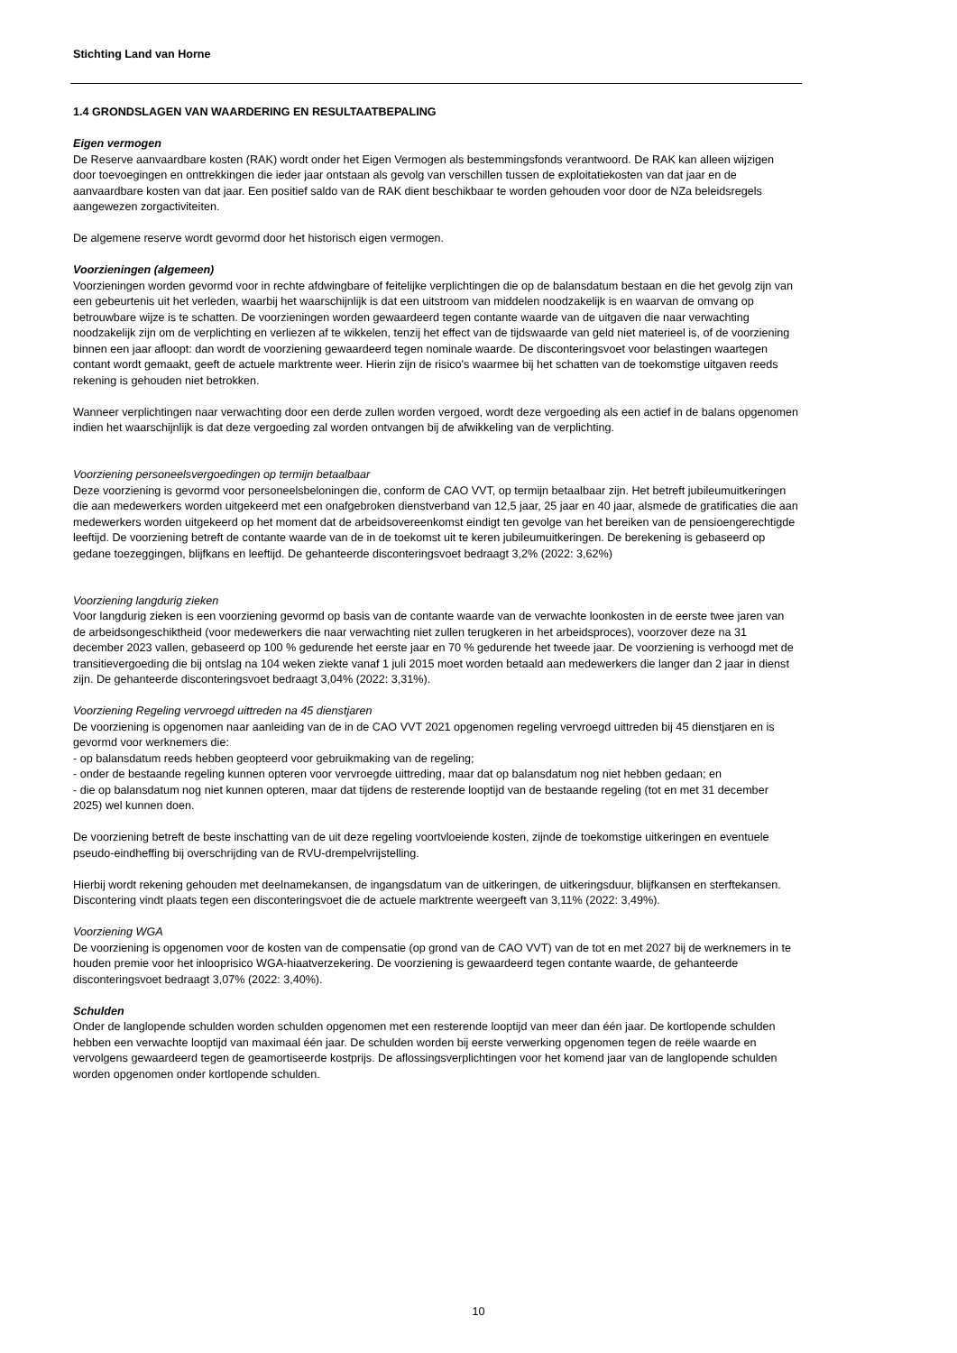Stichting Land van Horne
1.4 GRONDSLAGEN VAN WAARDERING EN RESULTAATBEPALING
Eigen vermogen
De Reserve aanvaardbare kosten (RAK) wordt onder het Eigen Vermogen als bestemmingsfonds verantwoord. De RAK kan alleen wijzigen door toevoegingen en onttrekkingen die ieder jaar ontstaan als gevolg van verschillen tussen de exploitatiekosten van dat jaar en de aanvaardbare kosten van dat jaar. Een positief saldo van de RAK dient beschikbaar te worden gehouden voor door de NZa beleidsregels aangewezen zorgactiviteiten.
De algemene reserve wordt gevormd door het historisch eigen vermogen.
Voorzieningen (algemeen)
Voorzieningen worden gevormd voor in rechte afdwingbare of feitelijke verplichtingen die op de balansdatum bestaan en die het gevolg zijn van een gebeurtenis uit het verleden, waarbij het waarschijnlijk is dat een uitstroom van middelen noodzakelijk is en waarvan de omvang op betrouwbare wijze is te schatten. De voorzieningen worden gewaardeerd tegen contante waarde van de uitgaven die naar verwachting noodzakelijk zijn om de verplichting en verliezen af te wikkelen, tenzij het effect van de tijdswaarde van geld niet materieel is, of de voorziening binnen een jaar afloopt: dan wordt de voorziening gewaardeerd tegen nominale waarde. De disconteringsvoet voor belastingen waartegen contant wordt gemaakt, geeft de actuele marktrente weer. Hierin zijn de risico's waarmee bij het schatten van de toekomstige uitgaven reeds rekening is gehouden niet betrokken.
Wanneer verplichtingen naar verwachting door een derde zullen worden vergoed, wordt deze vergoeding als een actief in de balans opgenomen indien het waarschijnlijk is dat deze vergoeding zal worden ontvangen bij de afwikkeling van de verplichting.
Voorziening personeelsvergoedingen op termijn betaalbaar
Deze voorziening is gevormd voor personeelsbeloningen die, conform de CAO VVT, op termijn betaalbaar zijn. Het betreft jubileumuitkeringen die aan medewerkers worden uitgekeerd met een onafgebroken dienstverband van 12,5 jaar, 25 jaar en 40 jaar, alsmede de gratificaties die aan medewerkers worden uitgekeerd op het moment dat de arbeidsovereenkomst eindigt ten gevolge van het bereiken van de pensioengerechtigde leeftijd. De voorziening betreft de contante waarde van de in de toekomst uit te keren jubileumuitkeringen. De berekening is gebaseerd op gedane toezeggingen, blijfkans en leeftijd. De gehanteerde disconteringsvoet bedraagt 3,2% (2022: 3,62%)
Voorziening langdurig zieken
Voor langdurig zieken is een voorziening gevormd op basis van de contante waarde van de verwachte loonkosten in de eerste twee jaren van de arbeidsongeschiktheid (voor medewerkers die naar verwachting niet zullen terugkeren in het arbeidsproces), voorzover deze na 31 december 2023 vallen, gebaseerd op 100 % gedurende het eerste jaar en 70 % gedurende het tweede jaar. De voorziening is verhoogd met de transitievergoeding die bij ontslag na 104 weken ziekte vanaf 1 juli 2015 moet worden betaald aan medewerkers die langer dan 2 jaar in dienst zijn. De gehanteerde disconteringsvoet bedraagt 3,04% (2022: 3,31%).
Voorziening Regeling vervroegd uittreden na 45 dienstjaren
De voorziening is opgenomen naar aanleiding van de in de CAO VVT 2021 opgenomen regeling vervroegd uittreden bij 45 dienstjaren en is gevormd voor werknemers die:
- op balansdatum reeds hebben geopteerd voor gebruikmaking van de regeling;
- onder de bestaande regeling kunnen opteren voor vervroegde uittreding, maar dat op balansdatum nog niet hebben gedaan; en
- die op balansdatum nog niet kunnen opteren, maar dat tijdens de resterende looptijd van de bestaande regeling (tot en met 31 december 2025) wel kunnen doen.
De voorziening betreft de beste inschatting van de uit deze regeling voortvloeiende kosten, zijnde de toekomstige uitkeringen en eventuele pseudo-eindheffing bij overschrijding van de RVU-drempelvrijstelling.
Hierbij wordt rekening gehouden met deelnamekansen, de ingangsdatum van de uitkeringen, de uitkeringsduur, blijfkansen en sterftekansen. Discontering vindt plaats tegen een disconteringsvoet die de actuele marktrente weergeeft van 3,11% (2022: 3,49%).
Voorziening WGA
De voorziening is opgenomen voor de kosten van de compensatie (op grond van de CAO VVT) van de tot en met 2027 bij de werknemers in te houden premie voor het inlooprisico WGA-hiaatverzekering. De voorziening is gewaardeerd tegen contante waarde, de gehanteerde disconteringsvoet bedraagt 3,07% (2022: 3,40%).
Schulden
Onder de langlopende schulden worden schulden opgenomen met een resterende looptijd van meer dan één jaar. De kortlopende schulden hebben een verwachte looptijd van maximaal één jaar. De schulden worden bij eerste verwerking opgenomen tegen de reële waarde en vervolgens gewaardeerd tegen de geamortiseerde kostprijs. De aflossingsverplichtingen voor het komend jaar van de langlopende schulden worden opgenomen onder kortlopende schulden.
10